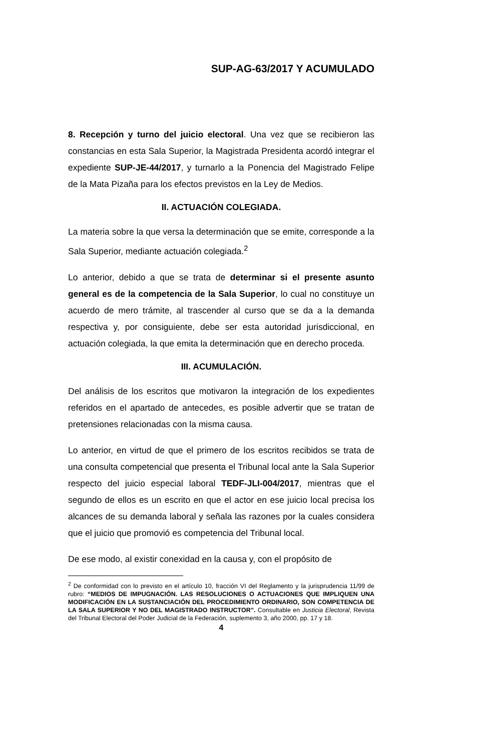SUP-AG-63/2017 Y ACUMULADO
8. Recepción y turno del juicio electoral. Una vez que se recibieron las constancias en esta Sala Superior, la Magistrada Presidenta acordó integrar el expediente SUP-JE-44/2017, y turnarlo a la Ponencia del Magistrado Felipe de la Mata Pizaña para los efectos previstos en la Ley de Medios.
II. ACTUACIÓN COLEGIADA.
La materia sobre la que versa la determinación que se emite, corresponde a la Sala Superior, mediante actuación colegiada.<sup>2</sup>
Lo anterior, debido a que se trata de determinar si el presente asunto general es de la competencia de la Sala Superior, lo cual no constituye un acuerdo de mero trámite, al trascender al curso que se da a la demanda respectiva y, por consiguiente, debe ser esta autoridad jurisdiccional, en actuación colegiada, la que emita la determinación que en derecho proceda.
III. ACUMULACIÓN.
Del análisis de los escritos que motivaron la integración de los expedientes referidos en el apartado de antecedes, es posible advertir que se tratan de pretensiones relacionadas con la misma causa.
Lo anterior, en virtud de que el primero de los escritos recibidos se trata de una consulta competencial que presenta el Tribunal local ante la Sala Superior respecto del juicio especial laboral TEDF-JLI-004/2017, mientras que el segundo de ellos es un escrito en que el actor en ese juicio local precisa los alcances de su demanda laboral y señala las razones por la cuales considera que el juicio que promovió es competencia del Tribunal local.
De ese modo, al existir conexidad en la causa y, con el propósito de
<sup>2</sup> De conformidad con lo previsto en el artículo 10, fracción VI del Reglamento y la jurisprudencia 11/99 de rubro: “MEDIOS DE IMPUGNACIÓN. LAS RESOLUCIONES O ACTUACIONES QUE IMPLIQUEN UNA MODIFICACIÓN EN LA SUSTANCIACIÓN DEL PROCEDIMIENTO ORDINARIO, SON COMPETENCIA DE LA SALA SUPERIOR Y NO DEL MAGISTRADO INSTRUCTOR”. Consultable en Justicia Electoral, Revista del Tribunal Electoral del Poder Judicial de la Federación, suplemento 3, año 2000, pp. 17 y 18.
4